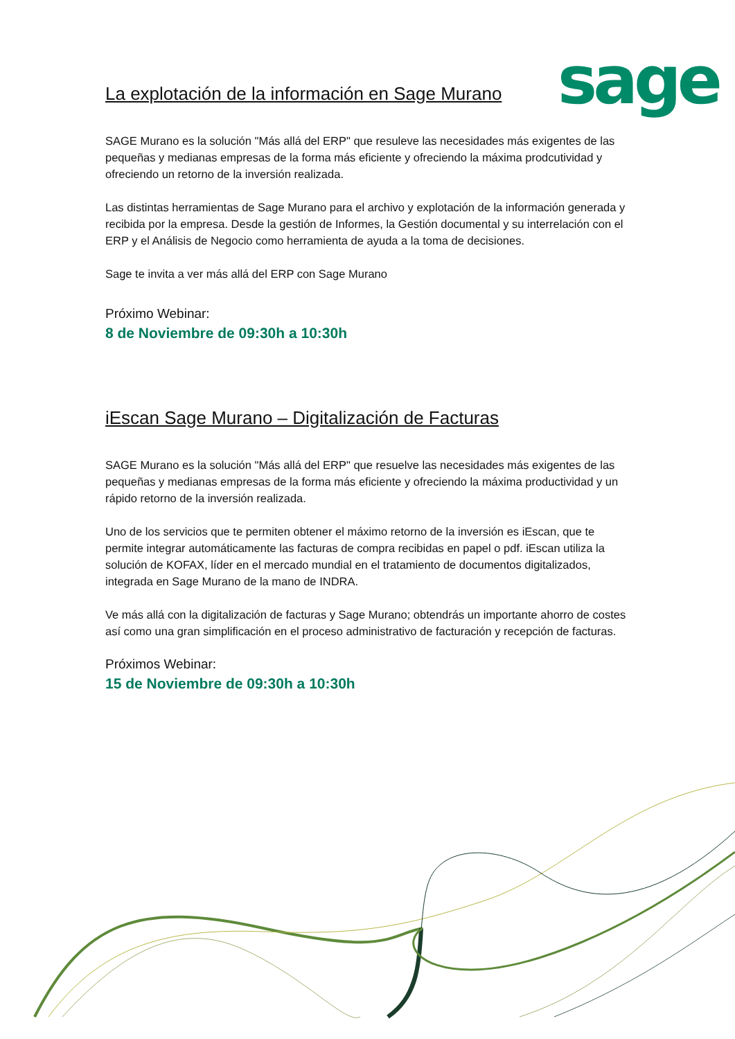sage
La explotación de la información en Sage Murano
SAGE Murano es la solución "Más allá del ERP" que resuleve las necesidades más exigentes de las pequeñas y medianas empresas de la forma más eficiente y ofreciendo la máxima prodcutividad y ofreciendo un retorno de la inversión realizada.
Las distintas herramientas de Sage Murano para el archivo y explotación de la información generada y recibida por la empresa. Desde la gestión de Informes, la Gestión documental y su interrelación con el ERP y el Análisis de Negocio como herramienta de ayuda a la toma de decisiones.
Sage te invita a ver más allá del ERP con Sage Murano
Próximo Webinar:
8 de Noviembre de 09:30h a 10:30h
iEscan Sage Murano – Digitalización de Facturas
SAGE Murano es la solución "Más allá del ERP" que resuelve las necesidades más exigentes de las pequeñas y medianas empresas de la forma más eficiente y ofreciendo la máxima productividad y un rápido retorno de la inversión realizada.
Uno de los servicios que te permiten obtener el máximo retorno de la inversión es iEscan, que te permite integrar automáticamente las facturas de compra recibidas en papel o pdf. iEscan utiliza la solución de KOFAX, líder en el mercado mundial en el tratamiento de documentos digitalizados, integrada en Sage Murano de la mano de INDRA.
Ve más allá con la digitalización de facturas y Sage Murano; obtendrás un importante ahorro de costes así como una gran simplificación en el proceso administrativo de facturación y recepción de facturas.
Próximos Webinar:
15 de Noviembre de 09:30h a 10:30h